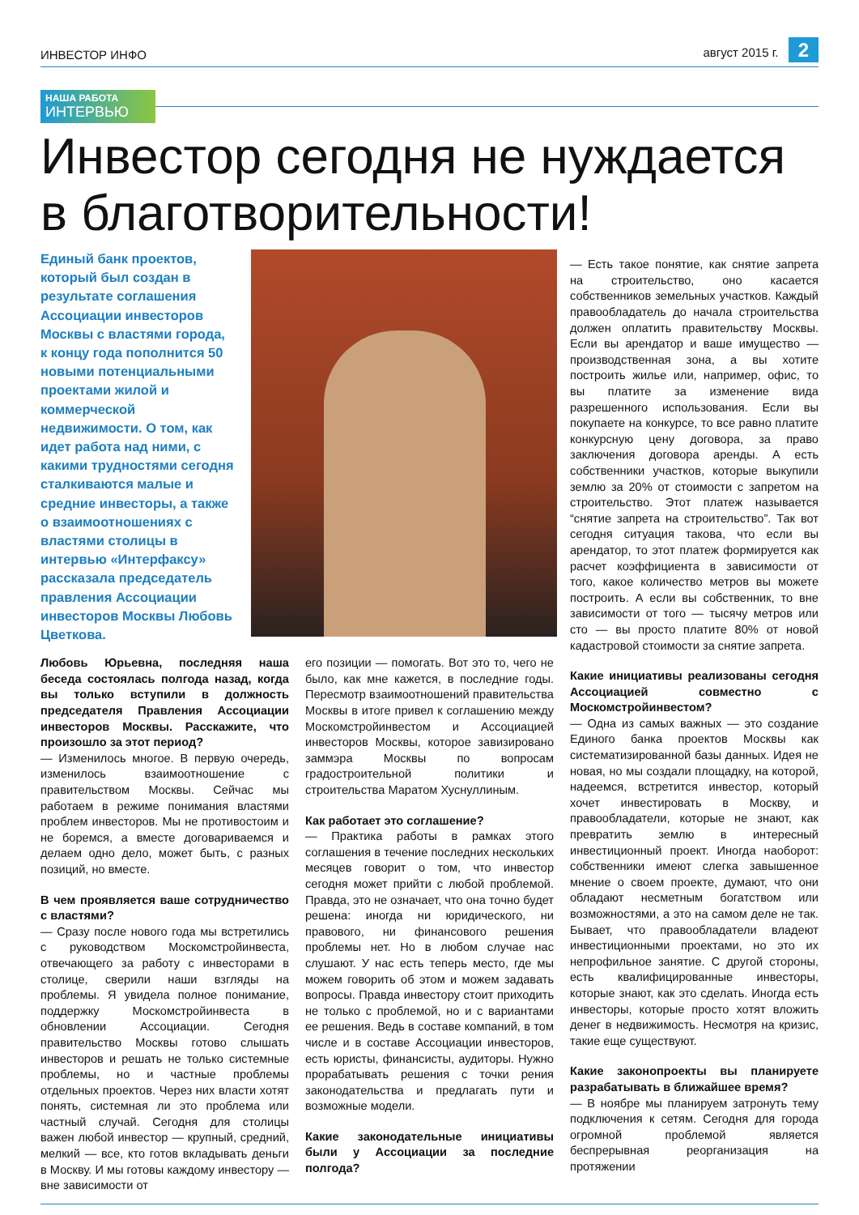ИНВЕСТОР ИНФО август 2015 г. 2
НАША РАБОТА
ИНТЕРВЬЮ
Инвестор сегодня не нуждается
в благотворительности!
Единый банк проектов, который был создан в результате соглашения Ассоциации инвесторов Москвы с властями города, к концу года пополнится 50 новыми потенциальными проектами жилой и коммерческой недвижимости. О том, как идет работа над ними, с какими трудностями сегодня сталкиваются малые и средние инвесторы, а также о взаимоотношениях с властями столицы в интервью «Интерфаксу» рассказала председатель правления Ассоциации инвесторов Москвы Любовь Цветкова.
Любовь Юрьевна, последняя наша беседа состоялась полгода назад, когда вы только вступили в должность председателя Правления Ассоциации инвесторов Москвы. Расскажите, что произошло за этот период?
— Изменилось многое. В первую очередь, изменилось взаимоотношение с правительством Москвы. Сейчас мы работаем в режиме понимания властями проблем инвесторов. Мы не противостоим и не боремся, а вместе договариваемся и делаем одно дело, может быть, с разных позиций, но вместе.
В чем проявляется ваше сотрудничество с властями?
— Сразу после нового года мы встретились с руководством Москомстройинвеста, отвечающего за работу с инвесторами в столице, сверили наши взгляды на проблемы. Я увидела полное понимание, поддержку Москомстройинвеста в обновлении Ассоциации. Сегодня правительство Москвы готово слышать инвесторов и решать не только системные проблемы, но и частные проблемы отдельных проектов. Через них власти хотят понять, системная ли это проблема или частный случай. Сегодня для столицы важен любой инвестор — крупный, средний, мелкий — все, кто готов вкладывать деньги в Москву. И мы готовы каждому инвестору — вне зависимости от
его позиции — помогать. Вот это то, чего не было, как мне кажется, в последние годы. Пересмотр взаимоотношений правительства Москвы в итоге привел к соглашению между Москомстройинвестом и Ассоциацией инвесторов Москвы, которое завизировано заммэра Москвы по вопросам градостроительной политики и строительства Маратом Хуснуллиным.
Как работает это соглашение?
— Практика работы в рамках этого соглашения в течение последних нескольких месяцев говорит о том, что инвестор сегодня может прийти с любой проблемой. Правда, это не означает, что она точно будет решена: иногда ни юридического, ни правового, ни финансового решения проблемы нет. Но в любом случае нас слушают. У нас есть теперь место, где мы можем говорить об этом и можем задавать вопросы. Правда инвестору стоит приходить не только с проблемой, но и с вариантами ее решения. Ведь в составе компаний, в том числе и в составе Ассоциации инвесторов, есть юристы, финансисты, аудиторы. Нужно прорабатывать решения с точки рения законодательства и предлагать пути и возможные модели.
Какие законодательные инициативы были у Ассоциации за последние полгода?
— Есть такое понятие, как снятие запрета на строительство, оно касается собственников земельных участков. Каждый правообладатель до начала строительства должен оплатить правительству Москвы. Если вы арендатор и ваше имущество — производственная зона, а вы хотите построить жилье или, например, офис, то вы платите за изменение вида разрешенного использования. Если вы покупаете на конкурсе, то все равно платите конкурсную цену договора, за право заключения договора аренды. А есть собственники участков, которые выкупили землю за 20% от стоимости с запретом на строительство. Этот платеж называется “снятие запрета на строительство”. Так вот сегодня ситуация такова, что если вы арендатор, то этот платеж формируется как расчет коэффициента в зависимости от того, какое количество метров вы можете построить. А если вы собственник, то вне зависимости от того — тысячу метров или сто — вы просто платите 80% от новой кадастровой стоимости за снятие запрета.
Какие инициативы реализованы сегодня Ассоциацией совместно с Москомстройинвестом?
— Одна из самых важных — это создание Единого банка проектов Москвы как систематизированной базы данных. Идея не новая, но мы создали площадку, на которой, надеемся, встретится инвестор, который хочет инвестировать в Москву, и правообладатели, которые не знают, как превратить землю в интересный инвестиционный проект. Иногда наоборот: собственники имеют слегка завышенное мнение о своем проекте, думают, что они обладают несметным богатством или возможностями, а это на самом деле не так. Бывает, что правообладатели владеют инвестиционными проектами, но это их непрофильное занятие. С другой стороны, есть квалифицированные инвесторы, которые знают, как это сделать. Иногда есть инвесторы, которые просто хотят вложить денег в недвижимость. Несмотря на кризис, такие еще существуют.
Какие законопроекты вы планируете разрабатывать в ближайшее время?
— В ноябре мы планируем затронуть тему подключения к сетям. Сегодня для города огромной проблемой является беспрерывная реорганизация на протяжении